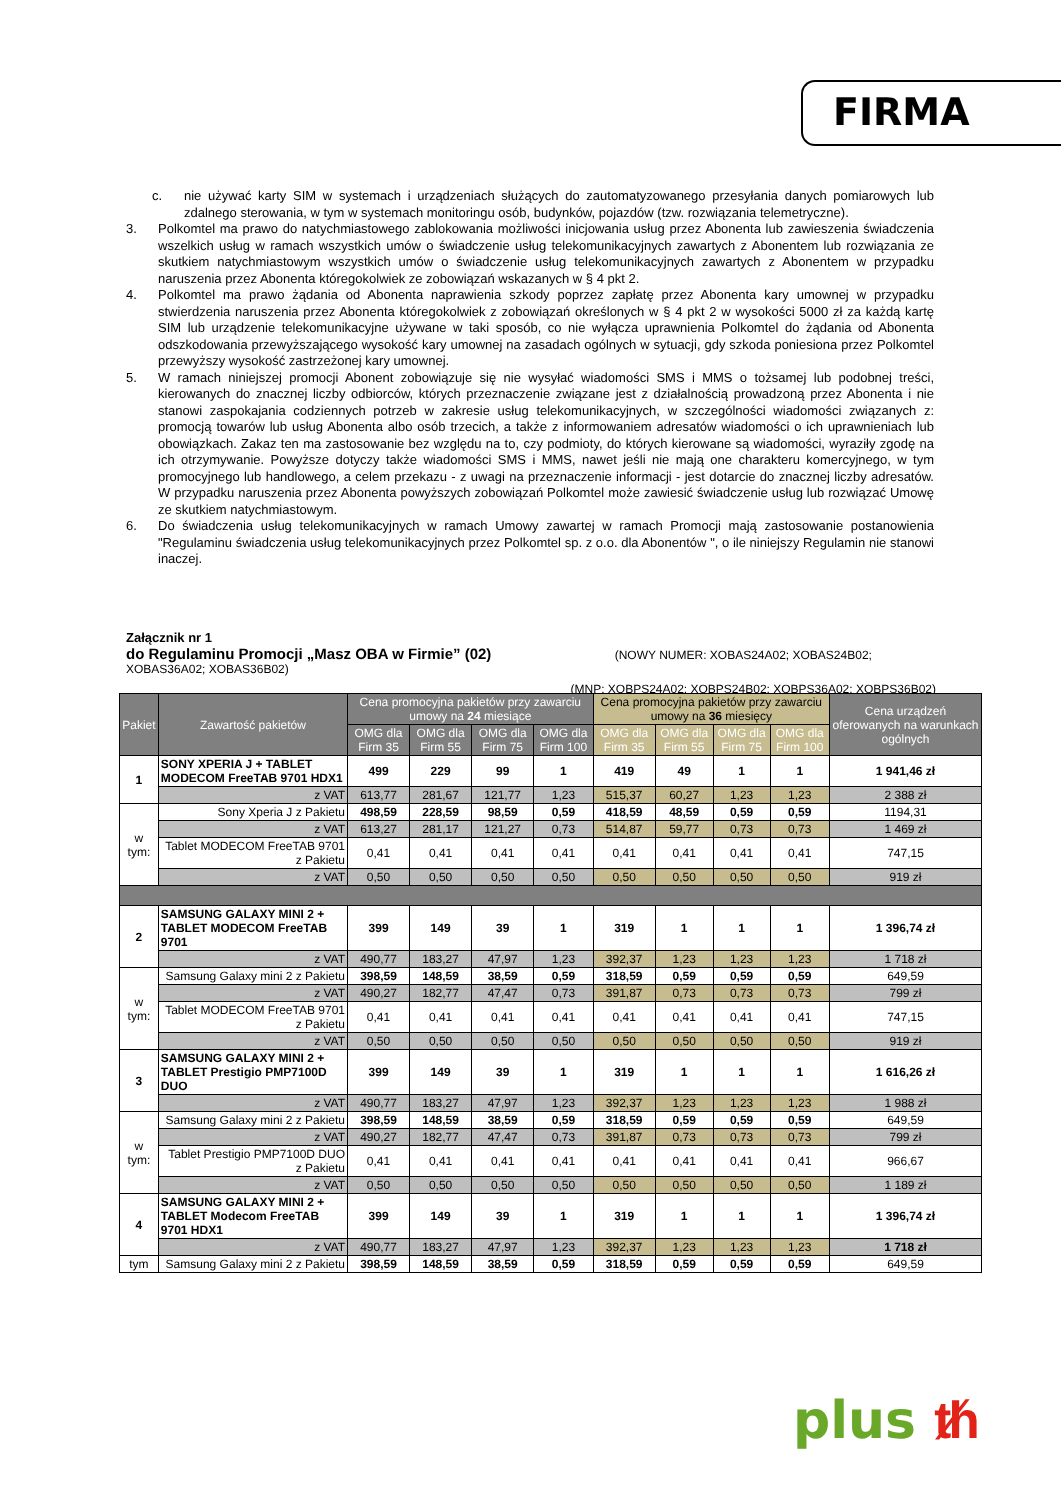FIRMA
c. nie używać karty SIM w systemach i urządzeniach służących do zautomatyzowanego przesyłania danych pomiarowych lub zdalnego sterowania, w tym w systemach monitoringu osób, budynków, pojazdów (tzw. rozwiązania telemetryczne).
3. Polkomtel ma prawo do natychmiastowego zablokowania możliwości inicjowania usług przez Abonenta lub zawieszenia świadczenia wszelkich usług w ramach wszystkich umów o świadczenie usług telekomunikacyjnych zawartych z Abonentem lub rozwiązania ze skutkiem natychmiastowym wszystkich umów o świadczenie usług telekomunikacyjnych zawartych z Abonentem w przypadku naruszenia przez Abonenta któregokolwiek ze zobowiązań wskazanych w § 4 pkt 2.
4. Polkomtel ma prawo żądania od Abonenta naprawienia szkody poprzez zapłatę przez Abonenta kary umownej w przypadku stwierdzenia naruszenia przez Abonenta któregokolwiek z zobowiązań określonych w § 4 pkt 2 w wysokości 5000 zł za każdą kartę SIM lub urządzenie telekomunikacyjne używane w taki sposób, co nie wyłącza uprawnienia Polkomtel do żądania od Abonenta odszkodowania przewyższającego wysokość kary umownej na zasadach ogólnych w sytuacji, gdy szkoda poniesiona przez Polkomtel przewyższy wysokość zastrzeżonej kary umownej.
5. W ramach niniejszej promocji Abonent zobowiązuje się nie wysyłać wiadomości SMS i MMS o tożsamej lub podobnej treści, kierowanych do znacznej liczby odbiorców, których przeznaczenie związane jest z działalnością prowadzoną przez Abonenta i nie stanowi zaspokajania codziennych potrzeb w zakresie usług telekomunikacyjnych, w szczególności wiadomości związanych z: promocją towarów lub usług Abonenta albo osób trzecich, a także z informowaniem adresatów wiadomości o ich uprawnieniach lub obowiązkach. Zakaz ten ma zastosowanie bez względu na to, czy podmioty, do których kierowane są wiadomości, wyraziły zgodę na ich otrzymywanie. Powyższe dotyczy także wiadomości SMS i MMS, nawet jeśli nie mają one charakteru komercyjnego, w tym promocyjnego lub handlowego, a celem przekazu - z uwagi na przeznaczenie informacji - jest dotarcie do znacznej liczby adresatów. W przypadku naruszenia przez Abonenta powyższych zobowiązań Polkomtel może zawiesić świadczenie usług lub rozwiązać Umowę ze skutkiem natychmiastowym.
6. Do świadczenia usług telekomunikacyjnych w ramach Umowy zawartej w ramach Promocji mają zastosowanie postanowienia "Regulaminu świadczenia usług telekomunikacyjnych przez Polkomtel sp. z o.o. dla Abonentów ", o ile niniejszy Regulamin nie stanowi inaczej.
Załącznik nr 1
do Regulaminu Promocji „Masz OBA w Firmie” (02) (NOWY NUMER: XOBAS24A02; XOBAS24B02;
XOBAS36A02; XOBAS36B02)
(MNP: XOBPS24A02; XOBPS24B02; XOBPS36A02; XOBPS36B02)
| Pakiet | Zawartość pakietów | Cena promocyjna pakietów przy zawarciu umowy na 24 miesiące | | | | Cena promocyjna pakietów przy zawarciu umowy na 36 miesięcy | | | | Cena urządzeń oferowanych na warunkach ogólnych |
| --- | --- | --- | --- | --- | --- | --- | --- | --- | --- | --- |
| | | OMG dla Firm 35 | OMG dla Firm 55 | OMG dla Firm 75 | OMG dla Firm 100 | OMG dla Firm 35 | OMG dla Firm 55 | OMG dla Firm 75 | OMG dla Firm 100 | |
| 1 | SONY XPERIA J + TABLET MODECOM FreeTAB 9701 HDX1 | 499 | 229 | 99 | 1 | 419 | 49 | 1 | 1 | 1 941,46 zł |
| | z VAT | 613,77 | 281,67 | 121,77 | 1,23 | 515,37 | 60,27 | 1,23 | 1,23 | 2 388 zł |
| w tym: | Sony Xperia J z Pakietu | 498,59 | 228,59 | 98,59 | 0,59 | 418,59 | 48,59 | 0,59 | 0,59 | 1194,31 |
| | z VAT | 613,27 | 281,17 | 121,27 | 0,73 | 514,87 | 59,77 | 0,73 | 0,73 | 1 469 zł |
| | Tablet MODECOM FreeTAB 9701 z Pakietu | 0,41 | 0,41 | 0,41 | 0,41 | 0,41 | 0,41 | 0,41 | 0,41 | 747,15 |
| | z VAT | 0,50 | 0,50 | 0,50 | 0,50 | 0,50 | 0,50 | 0,50 | 0,50 | 919 zł |
| 2 | SAMSUNG GALAXY MINI 2 + TABLET MODECOM FreeTAB 9701 | 399 | 149 | 39 | 1 | 319 | 1 | 1 | 1 | 1 396,74 zł |
| | z VAT | 490,77 | 183,27 | 47,97 | 1,23 | 392,37 | 1,23 | 1,23 | 1,23 | 1 718 zł |
| w tym: | Samsung Galaxy mini 2 z Pakietu | 398,59 | 148,59 | 38,59 | 0,59 | 318,59 | 0,59 | 0,59 | 0,59 | 649,59 |
| | z VAT | 490,27 | 182,77 | 47,47 | 0,73 | 391,87 | 0,73 | 0,73 | 0,73 | 799 zł |
| | Tablet MODECOM FreeTAB 9701 z Pakietu | 0,41 | 0,41 | 0,41 | 0,41 | 0,41 | 0,41 | 0,41 | 0,41 | 747,15 |
| | z VAT | 0,50 | 0,50 | 0,50 | 0,50 | 0,50 | 0,50 | 0,50 | 0,50 | 919 zł |
| 3 | SAMSUNG GALAXY MINI 2 + TABLET Prestigio PMP7100D DUO | 399 | 149 | 39 | 1 | 319 | 1 | 1 | 1 | 1 616,26 zł |
| | z VAT | 490,77 | 183,27 | 47,97 | 1,23 | 392,37 | 1,23 | 1,23 | 1,23 | 1 988 zł |
| w tym: | Samsung Galaxy mini 2 z Pakietu | 398,59 | 148,59 | 38,59 | 0,59 | 318,59 | 0,59 | 0,59 | 0,59 | 649,59 |
| | z VAT | 490,27 | 182,77 | 47,47 | 0,73 | 391,87 | 0,73 | 0,73 | 0,73 | 799 zł |
| | Tablet Prestigio PMP7100D DUO z Pakietu | 0,41 | 0,41 | 0,41 | 0,41 | 0,41 | 0,41 | 0,41 | 0,41 | 966,67 |
| | z VAT | 0,50 | 0,50 | 0,50 | 0,50 | 0,50 | 0,50 | 0,50 | 0,50 | 1 189 zł |
| 4 | SAMSUNG GALAXY MINI 2 + TABLET Modecom FreeTAB 9701 HDX1 | 399 | 149 | 39 | 1 | 319 | 1 | 1 | 1 | 1 396,74 zł |
| | z VAT | 490,77 | 183,27 | 47,97 | 1,23 | 392,37 | 1,23 | 1,23 | 1,23 | 1 718 zł |
| tym | Samsung Galaxy mini 2 z Pakietu | 398,59 | 148,59 | 38,59 | 0,59 | 318,59 | 0,59 | 0,59 | 0,59 | 649,59 |
plus ᵺ